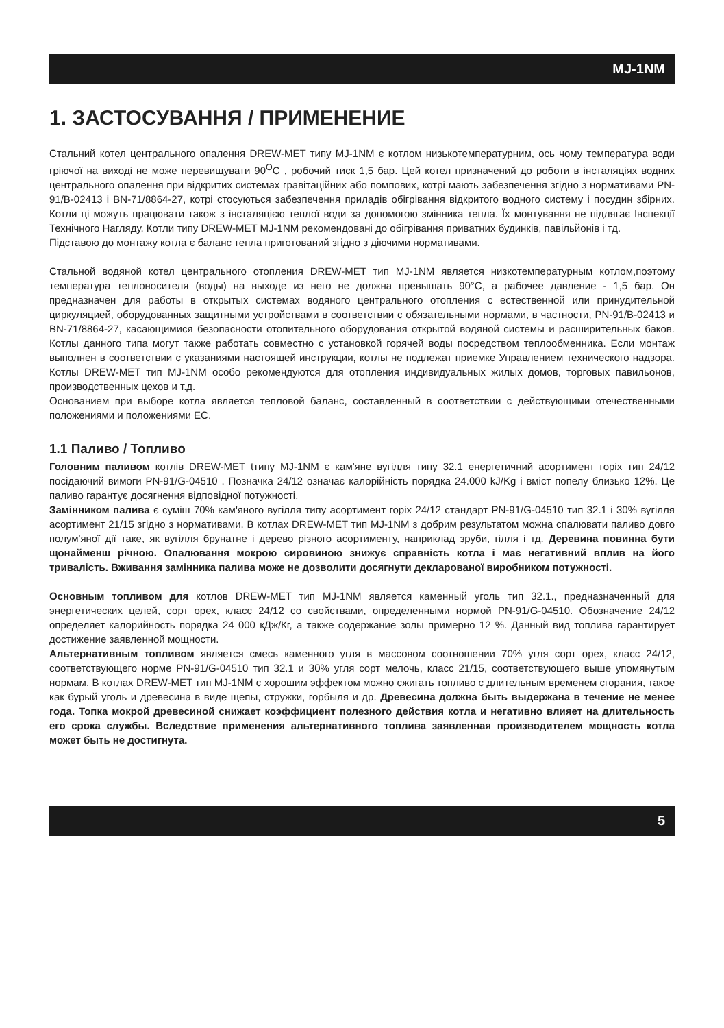MJ-1NM
1. ЗАСТОСУВАННЯ / ПРИМЕНЕНИЕ
Стальний котел центрального опалення DREW-MET типу MJ-1NM є котлом низькотемпературним, ось чому температура води гріючої на виході не може перевищувати 90<sup>O</sup>C , робочий тиск 1,5 бар. Цей котел призначений до роботи в інсталяціях водних центрального опалення при відкритих системах гравітаційних або помпових, котрі мають забезпечення згідно з нормативами PN-91/B-02413 і BN-71/8864-27, котрі стосуються забезпечення приладів обігрівання відкритого водного систему і посудин збірних. Котли ці можуть працювати також з інсталяцією теплої води за допомогою змінника тепла. Їх монтування не підлягає Інспекції Технічного Нагляду. Котли типу DREW-MET MJ-1NM рекомендовані до обігрівання приватних будинків, павільйонів і тд.
Підставою до монтажу котла є баланс тепла приготований згідно з діючими нормативами.
Стальной водяной котел центрального отопления DREW-MET тип MJ-1NM является низкотемпературным котлом,поэтому температура теплоносителя (воды) на выходе из него не должна превышать 90°C, а рабочее давление - 1,5 бар. Он предназначен для работы в открытых системах водяного центрального отопления с естественной или принудительной циркуляцией, оборудованных защитными устройствами в соответствии с обязательными нормами, в частности, PN-91/B-02413 и BN-71/8864-27, касающимися безопасности отопительного оборудования открытой водяной системы и расширительных баков. Котлы данного типа могут также работать совместно с установкой горячей воды посредством теплообменника. Если монтаж выполнен в соответствии с указаниями настоящей инструкции, котлы не подлежат приемке Управлением технического надзора. Котлы DREW-MET тип MJ-1NM особо рекомендуются для отопления индивидуальных жилых домов, торговых павильонов, производственных цехов и т.д.
Основанием при выборе котла является тепловой баланс, составленный в соответствии с действующими отечественными положениями и положениями ЕС.
1.1 Паливо / Топливо
Головним паливом котлів DREW-MET tтипу MJ-1NM є кам'яне вугілля типу 32.1 енергетичний асортимент горіх тип 24/12 посідаючий вимоги PN-91/G-04510 . Позначка 24/12 означає калорійність порядка 24.000 kJ/Kg і вміст попелу близько 12%. Це паливо гарантує досягнення відповідної потужності.
Замінником палива є суміш 70% кам'яного вугілля типу асортимент горіх 24/12 стандарт PN-91/G-04510 тип 32.1 і 30% вугілля асортимент 21/15 згідно з нормативами. В котлах DREW-MET тип MJ-1NM з добрим результатом можна спалювати паливо довго полум'яної дії таке, як вугілля брунатне і дерево різного асортименту, наприклад зруби, гілля і тд. Деревина повинна бути щонайменш річною. Опалювання мокрою сировиною знижує справність котла і має негативний вплив на його тривалість. Вживання замінника палива може не дозволити досягнути декларованої виробником потужності.
Основным топливом для котлов DREW-MET тип MJ-1NM является каменный уголь тип 32.1., предназначенный для энергетических целей, сорт орех, класс 24/12 со свойствами, определенными нормой PN-91/G-04510. Обозначение 24/12 определяет калорийность порядка 24 000 кДж/Кг, а также содержание золы примерно 12 %. Данный вид топлива гарантирует достижение заявленной мощности.
Альтернативным топливом является смесь каменного угля в массовом соотношении 70% угля сорт орех, класс 24/12, соответствующего норме PN-91/G-04510 тип 32.1 и 30% угля сорт мелочь, класс 21/15, соответствующего выше упомянутым нормам. В котлах DREW-MET тип MJ-1NM с хорошим эффектом можно сжигать топливо с длительным временем сгорания, такое как бурый уголь и древесина в виде щепы, стружки, горбыля и др. Древесина должна быть выдержана в течение не менее года. Топка мокрой древесиной снижает коэффициент полезного действия котла и негативно влияет на длительность его срока службы. Вследствие применения альтернативного топлива заявленная производителем мощность котла может быть не достигнута.
5